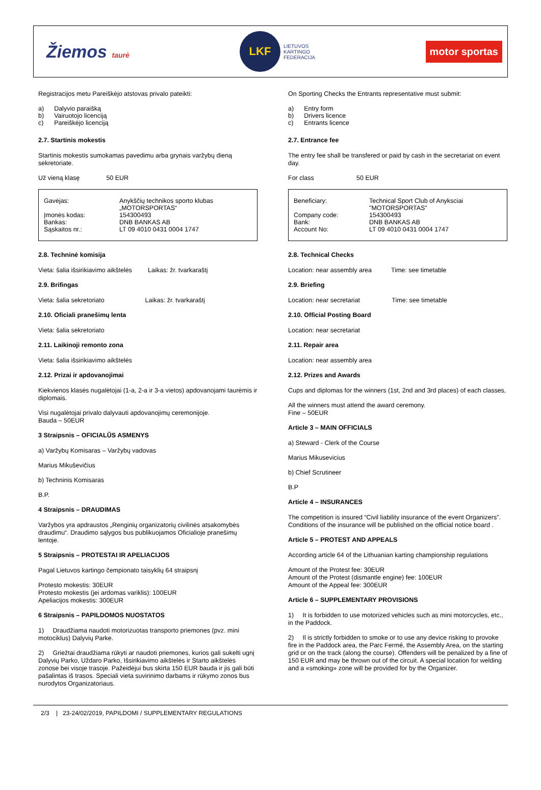Žiemos taurė
LKF
LIETUVOS
KARTINGO
FEDERACIJA
motor sportas
Registracijos metu Pareiškėjo atstovas privalo pateikti:
| a) | Dalyvio paraišką |
| b) | Vairuotojo licenciją |
| c) | Pareiškėjo licenciją |
2.7. Startinis mokestis
Startinis mokestis sumokamas pavedimu arba grynais varžybų dieną sekretoriate.
Už vieną klasę 50 EUR
| Gavėjas: | Anykščių technikos sporto klubas „MOTORSPORTAS“ |
| Įmonės kodas: | 154300493 |
| Bankas: | DNB BANKAS AB |
| Sąskaitos nr.: | LT 09 4010 0431 0004 1747 |
2.8. Techninė komisija
Vieta: šalia išsirikiavimo aikštelės Laikas: žr. tvarkaraštį
2.9. Brifingas
Vieta: šalia sekretoriato Laikas: žr. tvarkaraštį
2.10. Oficiali pranešimų lenta
Vieta: šalia sekretoriato
2.11. Laikinoji remonto zona
Vieta: šalia išsirikiavimo aikštelės
2.12. Prizai ir apdovanojimai
Kiekvienos klasės nugalėtojai (1-a, 2-a ir 3-a vietos) apdovanojami taurėmis ir diplomais.
Visi nugalėtojai privalo dalyvauti apdovanojimų ceremonijoje.
Bauda – 50EUR
3 Straipsnis – OFICIALŪS ASMENYS
a) Varžybų Komisaras – Varžybų vadovas
Marius Mikuševičius
b) Techninis Komisaras
B.P.
4 Straipsnis – DRAUDIMAS
Varžybos yra apdraustos „Renginių organizatorių civilinės atsakomybės draudimu“. Draudimo sąlygos bus publikuojamos Oficialioje pranešimų lentoje.
5 Straipsnis – PROTESTAI IR APELIACIJOS
Pagal Lietuvos kartingo čempionato taisyklių 64 straipsnį
Protesto mokestis: 30EUR
Protesto mokestis (jei ardomas variklis): 100EUR
Apeliacijos mokestis: 300EUR
6 Straipsnis – PAPILDOMOS NUOSTATOS
1) Draudžiama naudoti motorizuotas transporto priemones (pvz. mini motociklus) Dalyvių Parke.
2) Griežtai draudžiama rūkyti ar naudoti priemones, kurios gali sukelti ugnį Dalyvių Parko, Uždaro Parko, Išsirikiavimo aikštelės ir Starto aikštelės zonose bei visoje trasoje. Pažeidėjui bus skirta 150 EUR bauda ir jis gali būti pašalintas iš trasos. Speciali vieta suvirinimo darbams ir rūkymo zonos bus nurodytos Organizatoriaus.
On Sporting Checks the Entrants representative must submit:
| a) | Entry form |
| b) | Drivers licence |
| c) | Entrants licence |
2.7. Entrance fee
The entry fee shall be transfered or paid by cash in the secretariat on event day.
For class 50 EUR
| Beneficiary: | Technical Sport Club of Anyksciai "MOTORSPORTAS" |
| Company code: | 154300493 |
| Bank: | DNB BANKAS AB |
| Account No: | LT 09 4010 0431 0004 1747 |
2.8. Technical Checks
Location: near assembly area Time: see timetable
2.9. Briefing
Location: near secretariat Time: see timetable
2.10. Official Posting Board
Location: near secretariat
2.11. Repair area
Location: near assembly area
2.12. Prizes and Awards
Cups and diplomas for the winners (1st, 2nd and 3rd places) of each classes,
All the winners must attend the award ceremony.
Fine – 50EUR
Article 3 – MAIN OFFICIALS
a) Steward - Clerk of the Course
Marius Mikusevicius
b) Chief Scrutineer
B.P
Article 4 – INSURANCES
The competition is insured “Civil liability insurance of the event Organizers". Conditions of the insurance will be published on the official notice board .
Article 5 – PROTEST AND APPEALS
According article 64 of the Lithuanian karting championship regulations
Amount of the Protest fee: 30EUR
Amount of the Protest (dismantle engine) fee: 100EUR
Amount of the Appeal fee: 300EUR
Article 6 – SUPPLEMENTARY PROVISIONS
1) It is forbidden to use motorized vehicles such as mini motorcycles, etc., in the Paddock.
2) Il is strictly forbidden to smoke or to use any device risking to provoke fire in the Paddock area, the Parc Fermé, the Assembly Area, on the starting grid or on the track (along the course). Offenders will be penalized by a fine of 150 EUR and may be thrown out of the circuit. A special location for welding and a «smoking» zone will be provided for by the Organizer.
2/3 | 23-24/02/2019, PAPILDOMI / SUPPLEMENTARY REGULATIONS